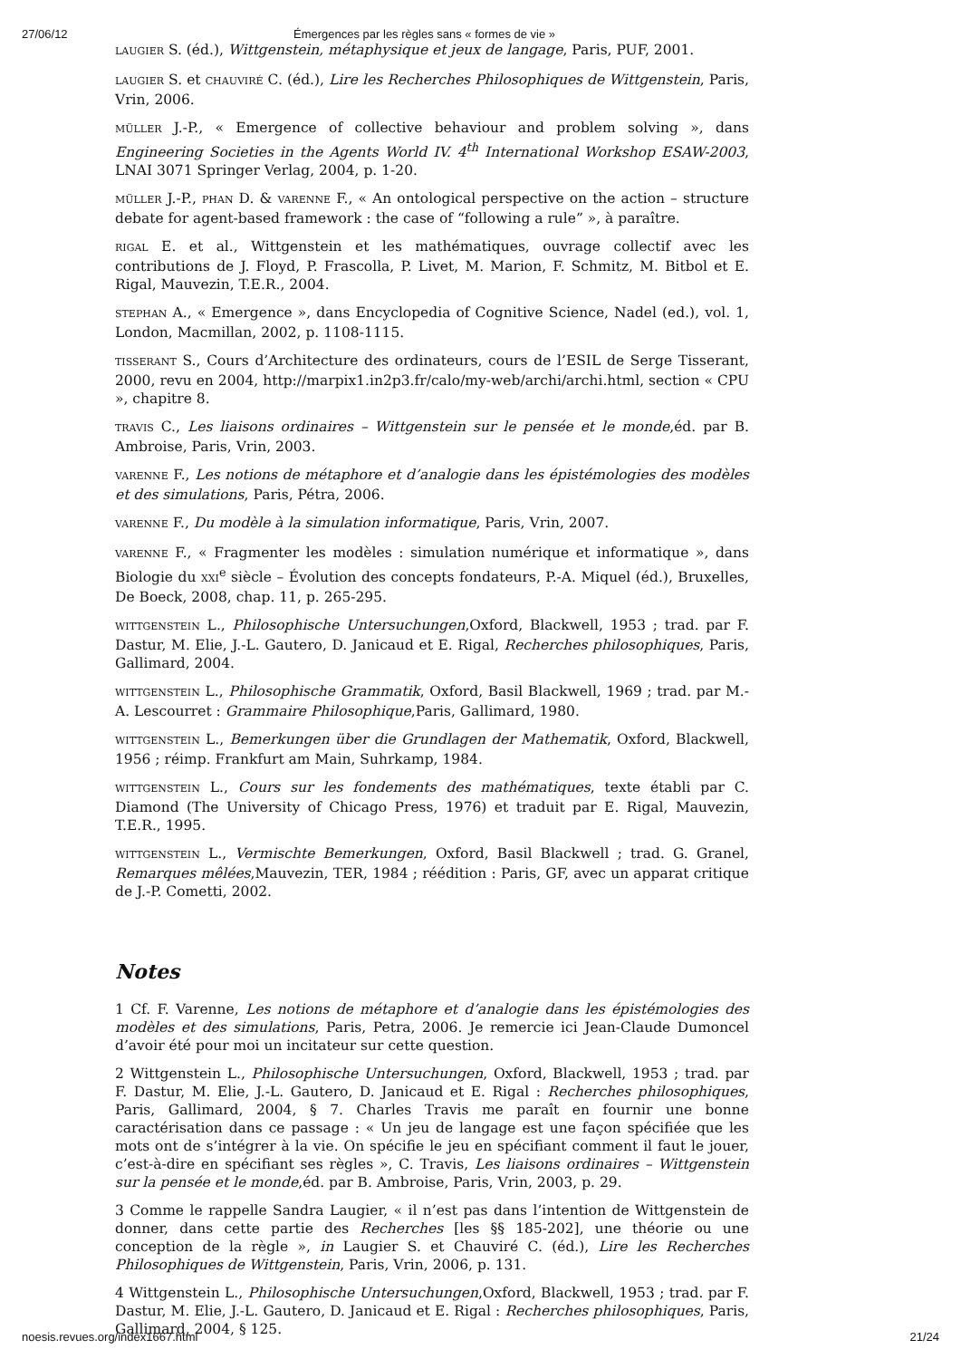27/06/12 Émergences par les règles sans « formes de vie »
LAUGIER S. (éd.), Wittgenstein, métaphysique et jeux de langage, Paris, PUF, 2001.
LAUGIER S. et CHAUVIRÉ C. (éd.), Lire les Recherches Philosophiques de Wittgenstein, Paris, Vrin, 2006.
MÜLLER J.-P., « Emergence of collective behaviour and problem solving », dans Engineering Societies in the Agents World IV. 4<sup>th</sup> International Workshop ESAW-2003, LNAI 3071 Springer Verlag, 2004, p. 1-20.
MÜLLER J.-P., PHAN D. & VARENNE F., « An ontological perspective on the action – structure debate for agent-based framework : the case of “following a rule” », à paraître.
RIGAL E. et al., Wittgenstein et les mathématiques, ouvrage collectif avec les contributions de J. Floyd, P. Frascolla, P. Livet, M. Marion, F. Schmitz, M. Bitbol et E. Rigal, Mauvezin, T.E.R., 2004.
STEPHAN A., « Emergence », dans Encyclopedia of Cognitive Science, Nadel (ed.), vol. 1, London, Macmillan, 2002, p. 1108-1115.
TISSERANT S., Cours d’Architecture des ordinateurs, cours de l’ESIL de Serge Tisserant, 2000, revu en 2004, http://marpix1.in2p3.fr/calo/my-web/archi/archi.html, section « CPU », chapitre 8.
TRAVIS C., Les liaisons ordinaires – Wittgenstein sur le pensée et le monde,éd. par B. Ambroise, Paris, Vrin, 2003.
VARENNE F., Les notions de métaphore et d’analogie dans les épistémologies des modèles et des simulations, Paris, Pétra, 2006.
VARENNE F., Du modèle à la simulation informatique, Paris, Vrin, 2007.
VARENNE F., « Fragmenter les modèles : simulation numérique et informatique », dans Biologie du XXI<sup>e</sup> siècle – Évolution des concepts fondateurs, P.-A. Miquel (éd.), Bruxelles, De Boeck, 2008, chap. 11, p. 265-295.
WITTGENSTEIN L., Philosophische Untersuchungen,Oxford, Blackwell, 1953 ; trad. par F. Dastur, M. Elie, J.-L. Gautero, D. Janicaud et E. Rigal, Recherches philosophiques, Paris, Gallimard, 2004.
WITTGENSTEIN L., Philosophische Grammatik, Oxford, Basil Blackwell, 1969 ; trad. par M.-A. Lescourret : Grammaire Philosophique,Paris, Gallimard, 1980.
WITTGENSTEIN L., Bemerkungen über die Grundlagen der Mathematik, Oxford, Blackwell, 1956 ; réimp. Frankfurt am Main, Suhrkamp, 1984.
WITTGENSTEIN L., Cours sur les fondements des mathématiques, texte établi par C. Diamond (The University of Chicago Press, 1976) et traduit par E. Rigal, Mauvezin, T.E.R., 1995.
WITTGENSTEIN L., Vermischte Bemerkungen, Oxford, Basil Blackwell ; trad. G. Granel, Remarques mêlées,Mauvezin, TER, 1984 ; réédition : Paris, GF, avec un apparat critique de J.-P. Cometti, 2002.
Notes
1 Cf. F. Varenne, Les notions de métaphore et d’analogie dans les épistémologies des modèles et des simulations, Paris, Petra, 2006. Je remercie ici Jean-Claude Dumoncel d’avoir été pour moi un incitateur sur cette question.
2 Wittgenstein L., Philosophische Untersuchungen, Oxford, Blackwell, 1953 ; trad. par F. Dastur, M. Elie, J.-L. Gautero, D. Janicaud et E. Rigal : Recherches philosophiques, Paris, Gallimard, 2004, § 7. Charles Travis me paraît en fournir une bonne caractérisation dans ce passage : « Un jeu de langage est une façon spécifiée que les mots ont de s’intégrer à la vie. On spécifie le jeu en spécifiant comment il faut le jouer, c’est-à-dire en spécifiant ses règles », C. Travis, Les liaisons ordinaires – Wittgenstein sur la pensée et le monde,éd. par B. Ambroise, Paris, Vrin, 2003, p. 29.
3 Comme le rappelle Sandra Laugier, « il n’est pas dans l’intention de Wittgenstein de donner, dans cette partie des Recherches [les §§ 185-202], une théorie ou une conception de la règle », in Laugier S. et Chauviré C. (éd.), Lire les Recherches Philosophiques de Wittgenstein, Paris, Vrin, 2006, p. 131.
4 Wittgenstein L., Philosophische Untersuchungen,Oxford, Blackwell, 1953 ; trad. par F. Dastur, M. Elie, J.-L. Gautero, D. Janicaud et E. Rigal : Recherches philosophiques, Paris, Gallimard, 2004, § 125.
noesis.revues.org/index1667.html 21/24